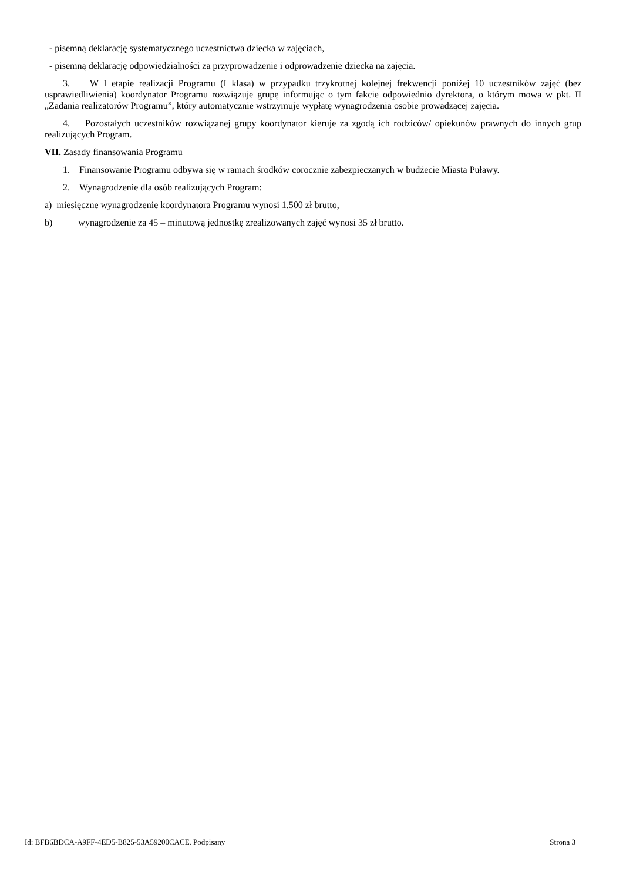- pisemną deklarację systematycznego uczestnictwa dziecka w zajęciach,
- pisemną deklarację odpowiedzialności za przyprowadzenie i odprowadzenie dziecka na zajęcia.
3. W I etapie realizacji Programu (I klasa) w przypadku trzykrotnej kolejnej frekwencji poniżej 10 uczestników zajęć (bez usprawiedliwienia) koordynator Programu rozwiązuje grupę informując o tym fakcie odpowiednio dyrektora, o którym mowa w pkt. II „Zadania realizatorów Programu”, który automatycznie wstrzymuje wypłatę wynagrodzenia osobie prowadzącej zajęcia.
4. Pozostałych uczestników rozwiązanej grupy koordynator kieruje za zgodą ich rodziców/ opiekunów prawnych do innych grup realizujących Program.
VII. Zasady finansowania Programu
1. Finansowanie Programu odbywa się w ramach środków corocznie zabezpieczanych w budżecie Miasta Puławy.
2. Wynagrodzenie dla osób realizujących Program:
a) miesięczne wynagrodzenie koordynatora Programu wynosi 1.500 zł brutto,
b) wynagrodzenie za 45 – minutową jednostkę zrealizowanych zajęć wynosi 35 zł brutto.
Id: BFB6BDCA-A9FF-4ED5-B825-53A59200CACE. Podpisany Strona 3